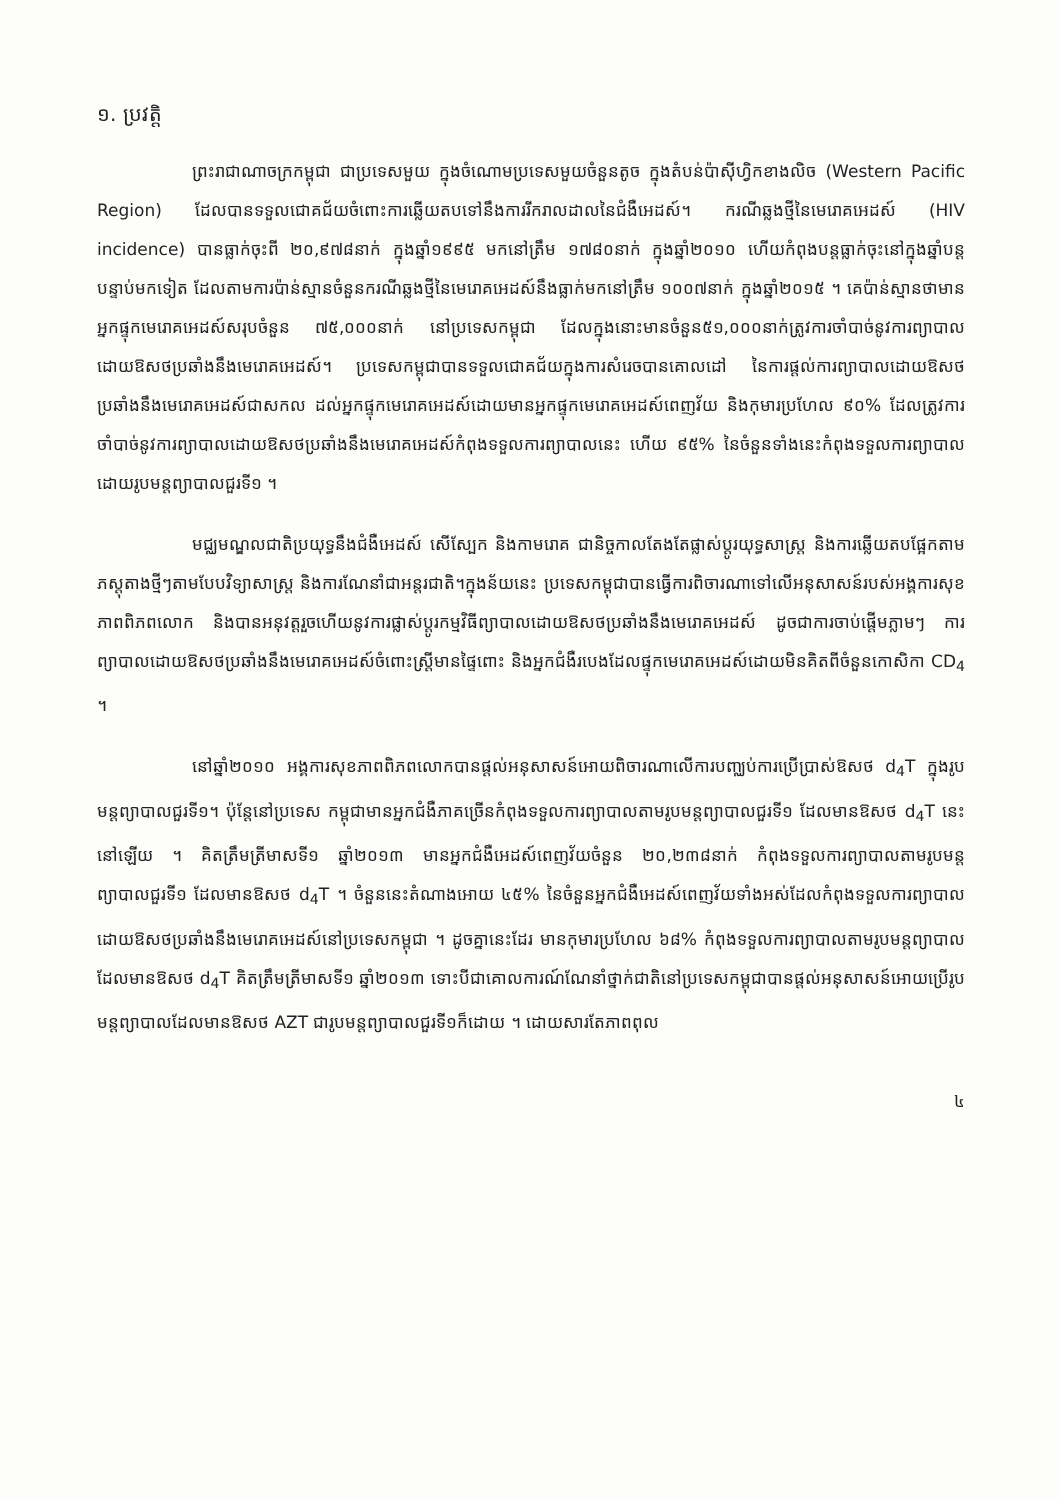១. ប្រវត្តិ
ព្រះរាជាណាចក្រកម្ពុជា ជាប្រទេសមួយ ក្នុងចំណោមប្រទេសមួយចំនួនតូច ក្នុងតំបន់ប៉ាស៊ីហ្វិកខាងលិច (Western Pacific Region) ដែលបានទទួលជោគជ័យចំពោះការឆ្លើយតបទៅនឹងការរីករាលដាលនៃជំងឺអេដស៍។ ករណីឆ្លងថ្មីនៃមេរោគអេដស៍ (HIV incidence) បានធ្លាក់ចុះពី ២០,៩៧៨នាក់ ក្នុងឆ្នាំ១៩៩៥ មកនៅត្រឹម ១៧៨០នាក់ ក្នុងឆ្នាំ២០១០ ហើយកំពុងបន្តធ្លាក់ចុះនៅក្នុងឆ្នាំបន្តបន្ទាប់មកទៀត ដែលតាមការប៉ាន់ស្មានចំនួនករណីឆ្លងថ្មីនៃមេរោគអេដស៍នឹងធ្លាក់មកនៅត្រឹម ១០០៧នាក់ ក្នុងឆ្នាំ២០១៥ ។ គេប៉ាន់ស្មានថាមានអ្នកផ្ទុកមេរោគអេដស៍សរុបចំនួន ៧៥,០០០នាក់ នៅប្រទេសកម្ពុជា ដែលក្នុងនោះមានចំនួន៥១,០០០នាក់ត្រូវការចាំបាច់នូវការព្យាបាលដោយឱសថប្រឆាំងនឹងមេរោគអេដស៍។ ប្រទេសកម្ពុជាបានទទួលជោគជ័យក្នុងការសំរេចបានគោលដៅ នៃការផ្តល់ការព្យាបាលដោយឱសថប្រឆាំងនឹងមេរោគអេដស៍ជាសកល ដល់អ្នកផ្ទុកមេរោគអេដស៍ដោយមានអ្នកផ្ទុកមេរោគអេដស៍ពេញវ័យ និងកុមារប្រហែល ៩០% ដែលត្រូវការចាំបាច់នូវការព្យាបាលដោយឱសថប្រឆាំងនឹងមេរោគអេដស៍កំពុងទទួលការព្យាបាលនេះ ហើយ ៩៥% នៃចំនួនទាំងនេះកំពុងទទួលការព្យាបាលដោយរូបមន្តព្យាបាលជួរទី១ ។
មជ្ឈមណ្ឌលជាតិប្រយុទ្ធនឹងជំងឺអេដស៍ សើស្បែក និងកាមរោគ ជានិច្ចកាលតែងតែផ្លាស់ប្តូរយុទ្ធសាស្ត្រ និងការឆ្លើយតបផ្អែកតាមភស្តុតាងថ្មីៗតាមបែបវិទ្យាសាស្ត្រ និងការណែនាំជាអន្តរជាតិ។ក្នុងន័យនេះ ប្រទេសកម្ពុជាបានធ្វើការពិចារណាទៅលើអនុសាសន៍របស់អង្គការសុខភាពពិភពលោក និងបានអនុវត្តរួចហើយនូវការផ្លាស់ប្តូរកម្មវិធីព្យាបាលដោយឱសថប្រឆាំងនឹងមេរោគអេដស៍ ដូចជាការចាប់ផ្តើមភ្លាមៗ ការព្យាបាលដោយឱសថប្រឆាំងនឹងមេរោគអេដស៍ចំពោះស្ត្រីមានផ្ទៃពោះ និងអ្នកជំងឺរបេងដែលផ្ទុកមេរោគអេដស៍ដោយមិនគិតពីចំនួនកោសិកា CD<sub>4</sub> ។
នៅឆ្នាំ២០១០ អង្គការសុខភាពពិភពលោកបានផ្តល់អនុសាសន៍អោយពិចារណាលើការបញ្ឈប់ការប្រើប្រាស់ឱសថ d<sub>4</sub>T ក្នុងរូបមន្តព្យាបាលជួរទី១។ ប៉ុន្តែនៅប្រទេស កម្ពុជាមានអ្នកជំងឺភាគច្រើនកំពុងទទួលការព្យាបាលតាមរូបមន្តព្យាបាលជួរទី១ ដែលមានឱសថ d<sub>4</sub>T នេះនៅឡើយ ។ គិតត្រឹមត្រីមាសទី១ ឆ្នាំ២០១៣ មានអ្នកជំងឺអេដស៍ពេញវ័យចំនួន ២០,២៣៨នាក់ កំពុងទទួលការព្យាបាលតាមរូបមន្តព្យាបាលជួរទី១ ដែលមានឱសថ d<sub>4</sub>T ។ ចំនួននេះតំណាងអោយ ៤៥% នៃចំនួនអ្នកជំងឺអេដស៍ពេញវ័យទាំងអស់ដែលកំពុងទទួលការព្យាបាលដោយឱសថប្រឆាំងនឹងមេរោគអេដស៍នៅប្រទេសកម្ពុជា ។ ដូចគ្នានេះដែរ មានកុមារប្រហែល ៦៨% កំពុងទទួលការព្យាបាលតាមរូបមន្តព្យាបាលដែលមានឱសថ d<sub>4</sub>T គិតត្រឹមត្រីមាសទី១ ឆ្នាំ២០១៣ ទោះបីជាគោលការណ៍ណែនាំថ្នាក់ជាតិនៅប្រទេសកម្ពុជាបានផ្តល់អនុសាសន៍អោយប្រើរូបមន្តព្យាបាលដែលមានឱសថ AZT ជារូបមន្តព្យាបាលជួរទី១ក៏ដោយ ។ ដោយសារតែភាពពុល
៤